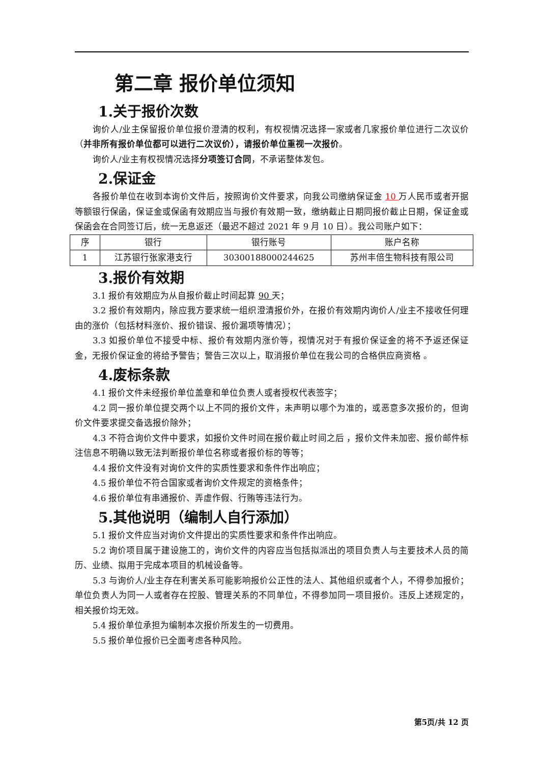第二章 报价单位须知
1.关于报价次数
询价人/业主保留报价单位报价澄清的权利，有权视情况选择一家或者几家报价单位进行二次议价（并非所有报价单位都可以进行二次议价），请报价单位重视一次报价。
询价人/业主有权视情况选择分项签订合同，不承诺整体发包。
2.保证金
各报价单位在收到本询价文件后，按照询价文件要求，向我公司缴纳保证金 10 万人民币或者开据等额银行保函，保证金或保函有效期应当与报价有效期一致，缴纳截止日期同报价截止日期，保证金或保函会在合同签订后，统一无息返还（最迟不超过 2021 年 9 月 10 日）。我公司账户如下：
| 序 | 银行 | 银行账号 | 账户名称 |
| 1 | 江苏银行张家港支行 | 30300188000244625 | 苏州丰倍生物科技有限公司 |
3.报价有效期
3.1 报价有效期应为从自报价截止时间起算 90 天；
3.2 报价有效期内，除应我方要求统一组织澄清报价外，在报价有效期内询价人/业主不接收任何理由的涨价（包括材料涨价、报价错误、报价漏项等情况）；
3.3 如报价单位不接受中标、报价有效期内涨价等，视情况对于有报价保证金的将不予返还保证金，无报价保证金的将给予警告；警告三次以上，取消报价单位在我公司的合格供应商资格 。
4.废标条款
4.1 报价文件未经报价单位盖章和单位负责人或者授权代表签字；
4.2 同一报价单位提交两个以上不同的报价文件，未声明以哪个为准的，或恶意多次报价的，但询价文件要求提交备选报价除外；
4.3 不符合询价文件中要求，如报价文件时间在报价截止时间之后 ，报价文件未加密、报价邮件标注信息不明确以致无法判断报价单位名称或者报价标的等等；
4.4 报价文件没有对询价文件的实质性要求和条件作出响应；
4.5 报价单位不符合国家或者询价文件规定的资格条件；
4.6 报价单位有串通报价、弄虚作假、行贿等违法行为。
5.其他说明（编制人自行添加）
5.1 报价文件应当对询价文件提出的实质性要求和条件作出响应。
5.2 询价项目属于建设施工的，询价文件的内容应当包括拟派出的项目负责人与主要技术人员的简历、业绩、拟用于完成本项目的机械设备等。
5.3 与询价人/业主存在利害关系可能影响报价公正性的法人、其他组织或者个人，不得参加报价；单位负责人为同一人或者存在控股、管理关系的不同单位，不得参加同一项目报价。违反上述规定的，相关报价均无效。
5.4 报价单位承担为编制本次报价所发生的一切费用。
5.5 报价单位报价已全面考虑各种风险。
第5页/共 12 页